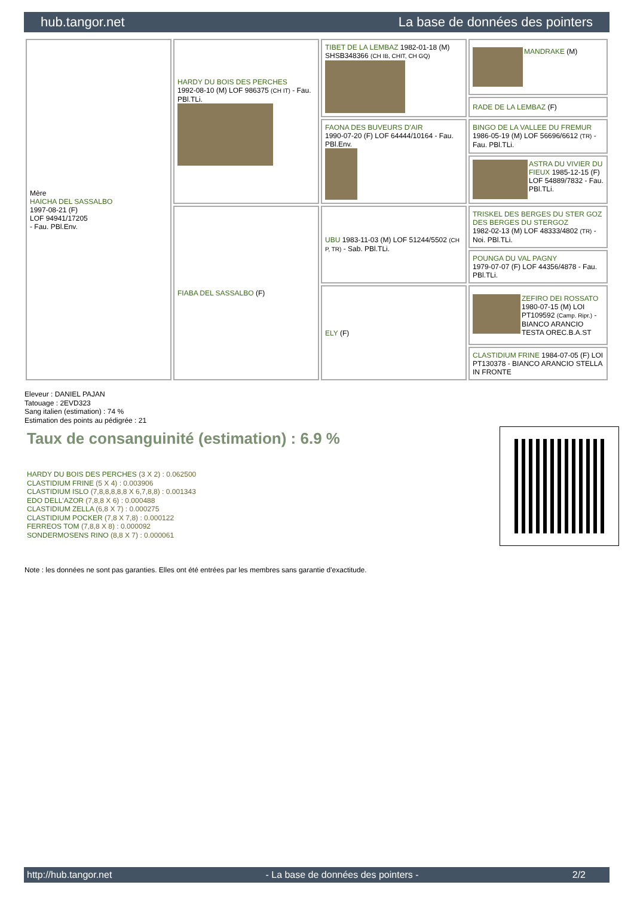hub.tangor.net La base de données des pointers
| Mère HAICHA DEL SASSALBO 1997-08-21 (F) LOF 94941/17205 - Fau. PBl.Env. | HARDY DU BOIS DES PERCHES 1992-08-10 (M) LOF 986375 (CH IT) - Fau. PBl.TLi. | TIBET DE LA LEMBAZ 1982-01-18 (M) SHSB348366 (CH IB, CHIT, CH GQ) | MANDRAKE (M) |
| | | | RADE DE LA LEMBAZ (F) |
| | | FAONA DES BUVEURS D'AIR 1990-07-20 (F) LOF 64444/10164 - Fau. PBl.Env. | BINGO DE LA VALLEE DU FREMUR 1986-05-19 (M) LOF 56696/6612 (TR) - Fau. PBl.TLi. |
| | | | ASTRA DU VIVIER DU FIEUX 1985-12-15 (F) LOF 54889/7832 - Fau. PBl.TLi. |
| | FIABA DEL SASSALBO (F) | UBU 1983-11-03 (M) LOF 51244/5502 (CH P, TR) - Sab. PBl.TLi. | TRISKEL DES BERGES DU STER GOZ DES BERGES DU STERGOZ 1982-02-13 (M) LOF 48333/4802 (TR) - Noi. PBl.TLi. |
| | | | POUNGA DU VAL PAGNY 1979-07-07 (F) LOF 44356/4878 - Fau. PBl.TLi. |
| | | ELY (F) | ZEFIRO DEI ROSSATO 1980-07-15 (M) LOI PT109592 (Camp. Ripr.) - BIANCO ARANCIO TESTA OREC.B.A.ST |
| | | | CLASTIDIUM FRINE 1984-07-05 (F) LOI PT130378 - BIANCO ARANCIO STELLA IN FRONTE |
Eleveur : DANIEL PAJAN
Tatouage : 2EVD323
Sang italien (estimation) : 74 %
Estimation des points au pédigrée : 21
Taux de consanguinité (estimation) : 6.9 %
HARDY DU BOIS DES PERCHES (3 X 2) : 0.062500
CLASTIDIUM FRINE (5 X 4) : 0.003906
CLASTIDIUM ISLO (7,8,8,8,8,8 X 6,7,8,8) : 0.001343
EDO DELL'AZOR (7,8,8 X 6) : 0.000488
CLASTIDIUM ZELLA (6,8 X 7) : 0.000275
CLASTIDIUM POCKER (7,8 X 7,8) : 0.000122
FERREOS TOM (7,8,8 X 8) : 0.000092
SONDERMOSENS RINO (8,8 X 7) : 0.000061
Note : les données ne sont pas garanties. Elles ont été entrées par les membres sans garantie d'exactitude.
http://hub.tangor.net - La base de données des pointers - 2/2